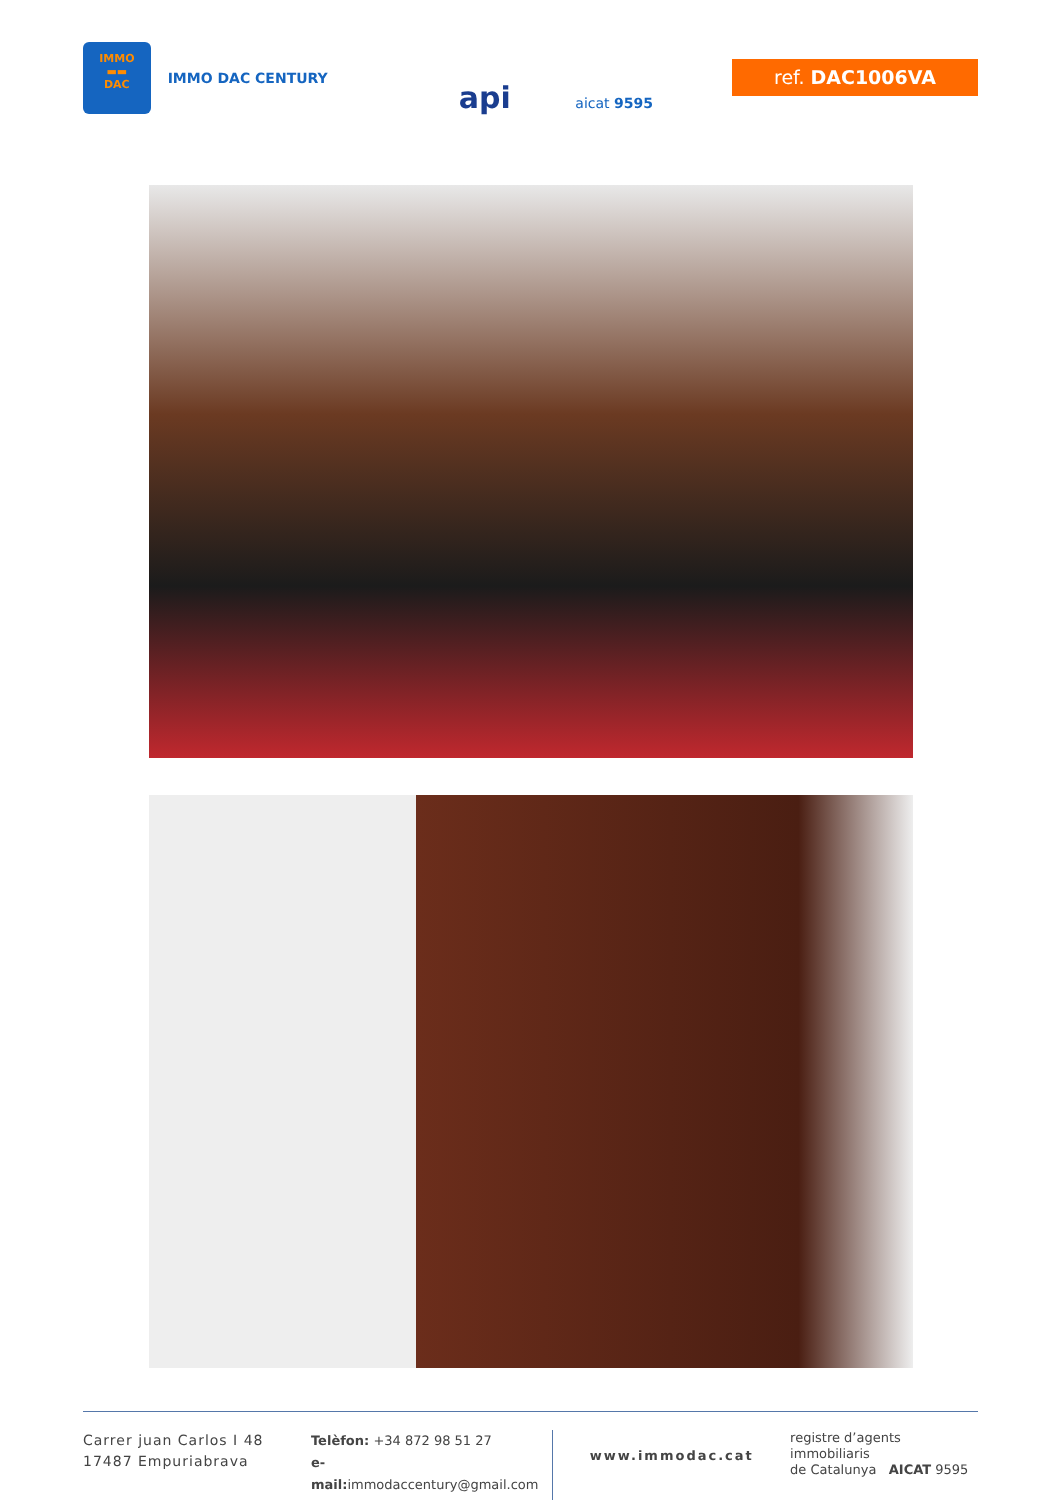IMMO
▬▬
DAC
IMMO DAC CENTURY
api aicat 9595
ref. DAC1006VA
Carrer juan Carlos I 48
17487 Empuriabrava
Telèfon: +34 872 98 51 27
e-mail: immodaccentury@gmail.com
www.immodac.cat
registre d’agents immobiliaris
de Catalunya AICAT 9595